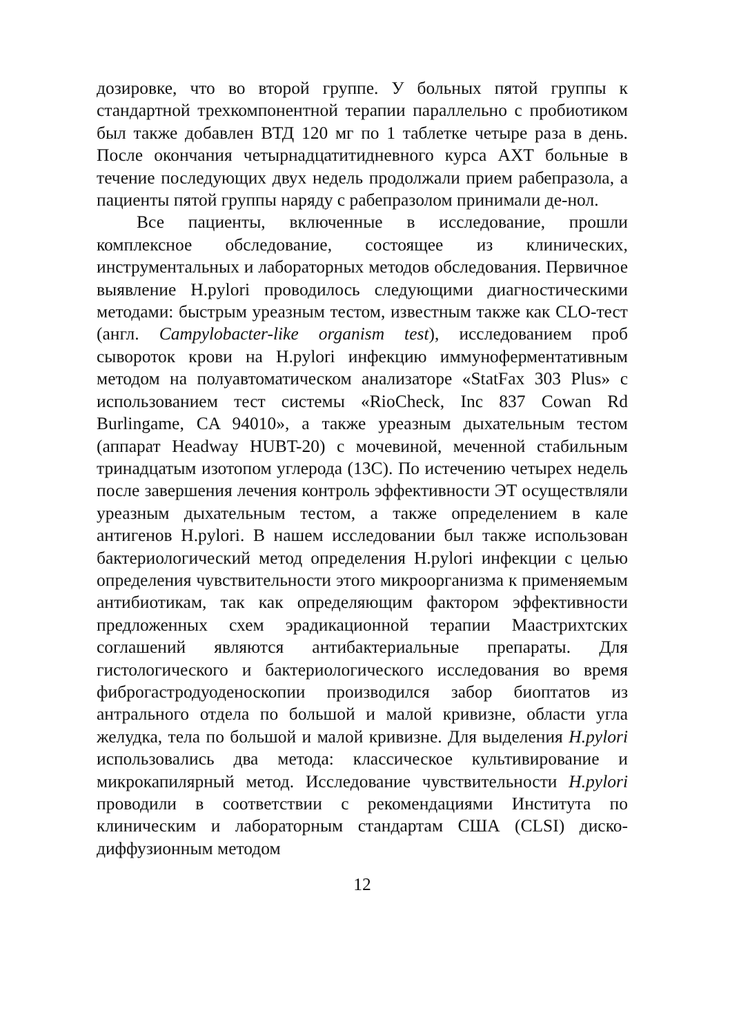дозировке, что во второй группе. У больных пятой группы к стандартной трехкомпонентной терапии параллельно с пробиотиком был также добавлен ВТД 120 мг по 1 таблетке четыре раза в день. После окончания четырнадцатитидневного курса АХТ больные в течение последующих двух недель продолжали прием рабепразола, а пациенты пятой группы наряду с рабепразолом принимали де-нол.
Все пациенты, включенные в исследование, прошли комплексное обследование, состоящее из клинических, инструментальных и лабораторных методов обследования. Первичное выявление H.pylori проводилось следующими диагностическими методами: быстрым уреазным тестом, известным также как CLO-тест (англ. Campylobacter-like organism test), исследованием проб сывороток крови на H.pylori инфекцию иммуноферментативным методом на полуавтоматическом анализаторе «StatFax 303 Plus» с использованием тест системы «RioCheck, Inc 837 Cowan Rd Burlingame, CA 94010», а также уреазным дыхательным тестом (аппарат Headway HUBT-20) с мочевиной, меченной стабильным тринадцатым изотопом углерода (13C). По истечению четырех недель после завершения лечения контроль эффективности ЭТ осуществляли уреазным дыхательным тестом, а также определением в кале антигенов H.pylori. В нашем исследовании был также использован бактериологический метод определения H.pylori инфекции с целью определения чувствительности этого микроорганизма к применяемым антибиотикам, так как определяющим фактором эффективности предложенных схем эрадикационной терапии Маастрихтских соглашений являются антибактериальные препараты. Для гистологического и бактериологического исследования во время фиброгастродуоденоскопии производился забор биоптатов из антрального отдела по большой и малой кривизне, области угла желудка, тела по большой и малой кривизне. Для выделения H.pylori использовались два метода: классическое культивирование и микрокапилярный метод. Исследование чувствительности H.pylori проводили в соответствии с рекомендациями Института по клиническим и лабораторным стандартам США (CLSI) диско-диффузионным методом
12